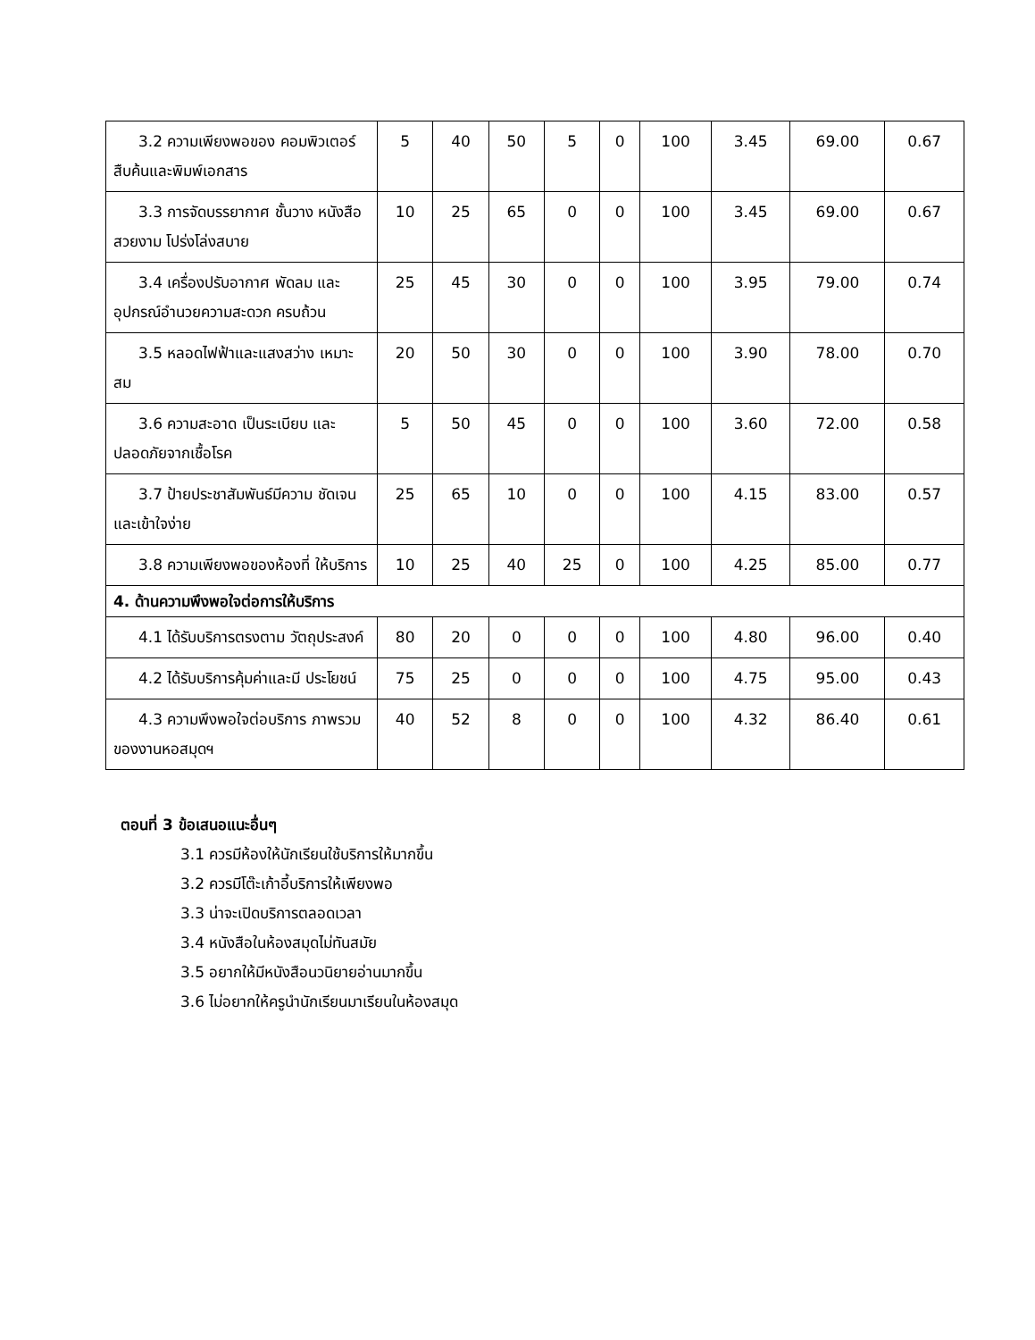| 3.2 ความเพียงพอของ คอมพิวเตอร์สืบค้นและพิมพ์เอกสาร | 5 | 40 | 50 | 5 | 0 | 100 | 3.45 | 69.00 | 0.67 |
| 3.3 การจัดบรรยากาศ ชั้นวาง หนังสือสวยงาม โปร่งโล่งสบาย | 10 | 25 | 65 | 0 | 0 | 100 | 3.45 | 69.00 | 0.67 |
| 3.4 เครื่องปรับอากาศ พัดลม และอุปกรณ์อำนวยความสะดวก ครบถ้วน | 25 | 45 | 30 | 0 | 0 | 100 | 3.95 | 79.00 | 0.74 |
| 3.5 หลอดไฟฟ้าและแสงสว่าง เหมาะสม | 20 | 50 | 30 | 0 | 0 | 100 | 3.90 | 78.00 | 0.70 |
| 3.6 ความสะอาด เป็นระเบียบ และปลอดภัยจากเชื้อโรค | 5 | 50 | 45 | 0 | 0 | 100 | 3.60 | 72.00 | 0.58 |
| 3.7 ป้ายประชาสัมพันธ์มีความ ชัดเจนและเข้าใจง่าย | 25 | 65 | 10 | 0 | 0 | 100 | 4.15 | 83.00 | 0.57 |
| 3.8 ความเพียงพอของห้องที่ ให้บริการ | 10 | 25 | 40 | 25 | 0 | 100 | 4.25 | 85.00 | 0.77 |
| 4. ด้านความพึงพอใจต่อการให้บริการ | | | | | | | | | |
| 4.1 ได้รับบริการตรงตาม วัตถุประสงค์ | 80 | 20 | 0 | 0 | 0 | 100 | 4.80 | 96.00 | 0.40 |
| 4.2 ได้รับบริการคุ้มค่าและมี ประโยชน์ | 75 | 25 | 0 | 0 | 0 | 100 | 4.75 | 95.00 | 0.43 |
| 4.3 ความพึงพอใจต่อบริการ ภาพรวมของงานหอสมุดฯ | 40 | 52 | 8 | 0 | 0 | 100 | 4.32 | 86.40 | 0.61 |
ตอนที่ 3 ข้อเสนอแนะอื่นๆ
3.1 ควรมีห้องให้นักเรียนใช้บริการให้มากขึ้น
3.2 ควรมีโต๊ะเก้าอี้บริการให้เพียงพอ
3.3 น่าจะเปิดบริการตลอดเวลา
3.4 หนังสือในห้องสมุดไม่ทันสมัย
3.5 อยากให้มีหนังสือนวนิยายอ่านมากขึ้น
3.6 ไม่อยากให้ครูนำนักเรียนมาเรียนในห้องสมุด